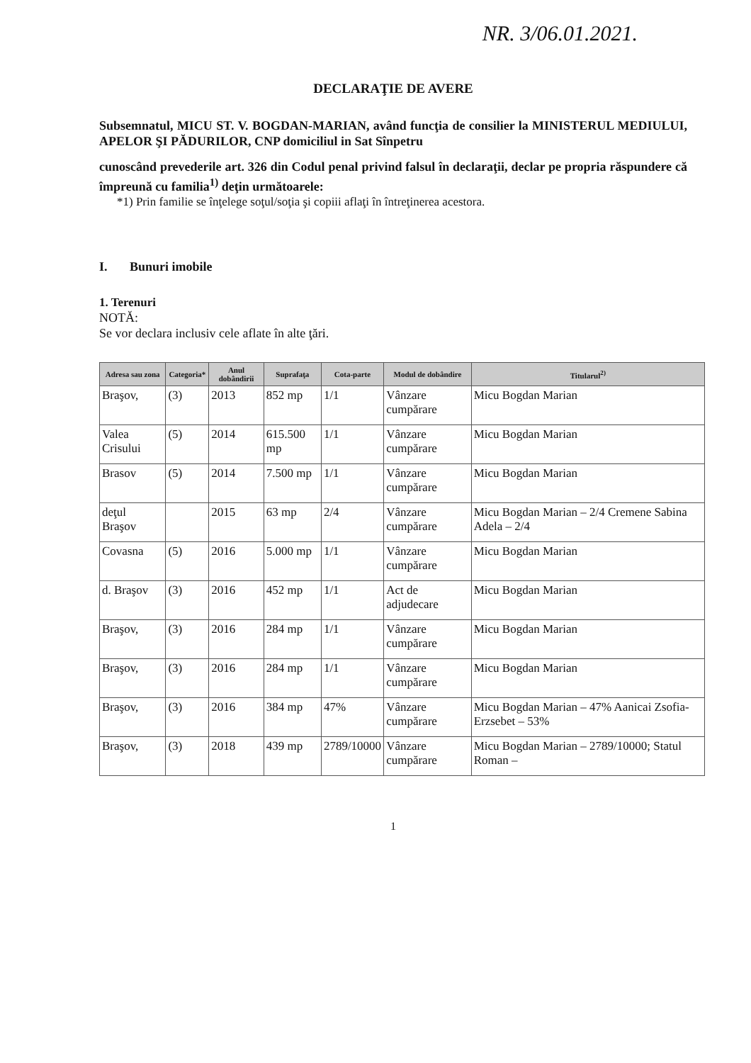NR. 3/06.01.2021.
DECLARAŢIE DE AVERE
Subsemnatul, MICU ST. V. BOGDAN-MARIAN, având funcţia de consilier la MINISTERUL MEDIULUI, APELOR ŞI PĂDURILOR, CNP domiciliul in Sat Sînpetru
cunoscând prevederile art. 326 din Codul penal privind falsul în declaraţii, declar pe propria răspundere că împreună cu familia<sup>1)</sup> deţin următoarele:
*1) Prin familie se înţelege soţul/soţia şi copiii aflaţi în întreţinerea acestora.
I. Bunuri imobile
1. Terenuri
NOTĂ:
Se vor declara inclusiv cele aflate în alte ţări.
| Adresa sau zona | Categoria* | Anul dobândirii | Suprafaţa | Cota-parte | Modul de dobândire | Titularul<sup>2)</sup> |
| --- | --- | --- | --- | --- | --- | --- |
| Braşov, | (3) | 2013 | 852 mp | 1/1 | Vânzare cumpărare | Micu Bogdan Marian |
| Valea Crisului | (5) | 2014 | 615.500 mp | 1/1 | Vânzare cumpărare | Micu Bogdan Marian |
| Brasov | (5) | 2014 | 7.500 mp | 1/1 | Vânzare cumpărare | Micu Bogdan Marian |
| deţul Braşov | | 2015 | 63 mp | 2/4 | Vânzare cumpărare | Micu Bogdan Marian – 2/4 Cremene Sabina Adela – 2/4 |
| Covasna | (5) | 2016 | 5.000 mp | 1/1 | Vânzare cumpărare | Micu Bogdan Marian |
| d. Braşov | (3) | 2016 | 452 mp | 1/1 | Act de adjudecare | Micu Bogdan Marian |
| Braşov, | (3) | 2016 | 284 mp | 1/1 | Vânzare cumpărare | Micu Bogdan Marian |
| Braşov, | (3) | 2016 | 284 mp | 1/1 | Vânzare cumpărare | Micu Bogdan Marian |
| Braşov, | (3) | 2016 | 384 mp | 47% | Vânzare cumpărare | Micu Bogdan Marian – 47% Aanicai Zsofia-Erzsebet – 53% |
| Braşov, | (3) | 2018 | 439 mp | 2789/10000 | Vânzare cumpărare | Micu Bogdan Marian – 2789/10000; Statul Roman – |
1